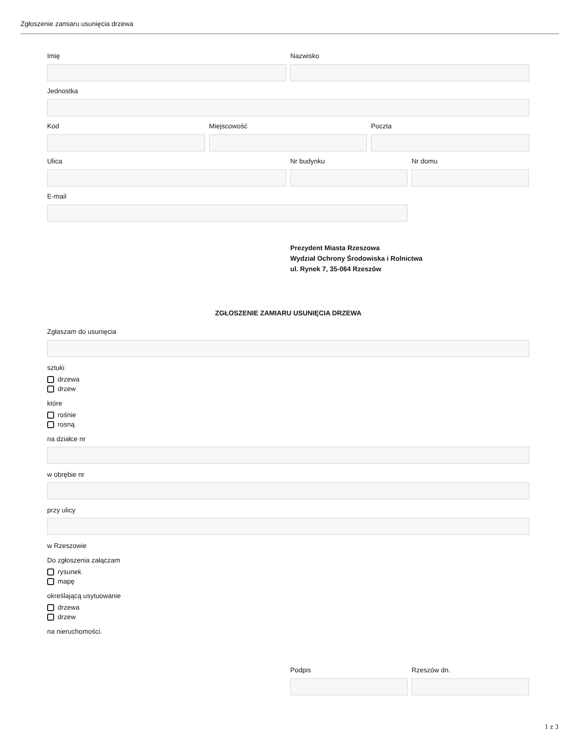Zgłoszenie zamiaru usunięcia drzewa
Imię Nazwisko
Jednostka
Kod Miejscowość Poczta
Ulica Nr budynku Nr domu
E-mail
Prezydent Miasta Rzeszowa
Wydział Ochrony Środowiska i Rolnictwa
ul. Rynek 7, 35-064 Rzeszów
ZGŁOSZENIE ZAMIARU USUNIĘCIA DRZEWA
Zgłaszam do usunięcia
sztuki
drzewa
drzew
które
rośnie
rosną
na działce nr
w obrębie nr
przy ulicy
w Rzeszowie
Do zgłoszenia załączam
rysunek
mapę
określającą usytuowanie
drzewa
drzew
na nieruchomości.
Podpis Rzeszów dn.
1 z 3